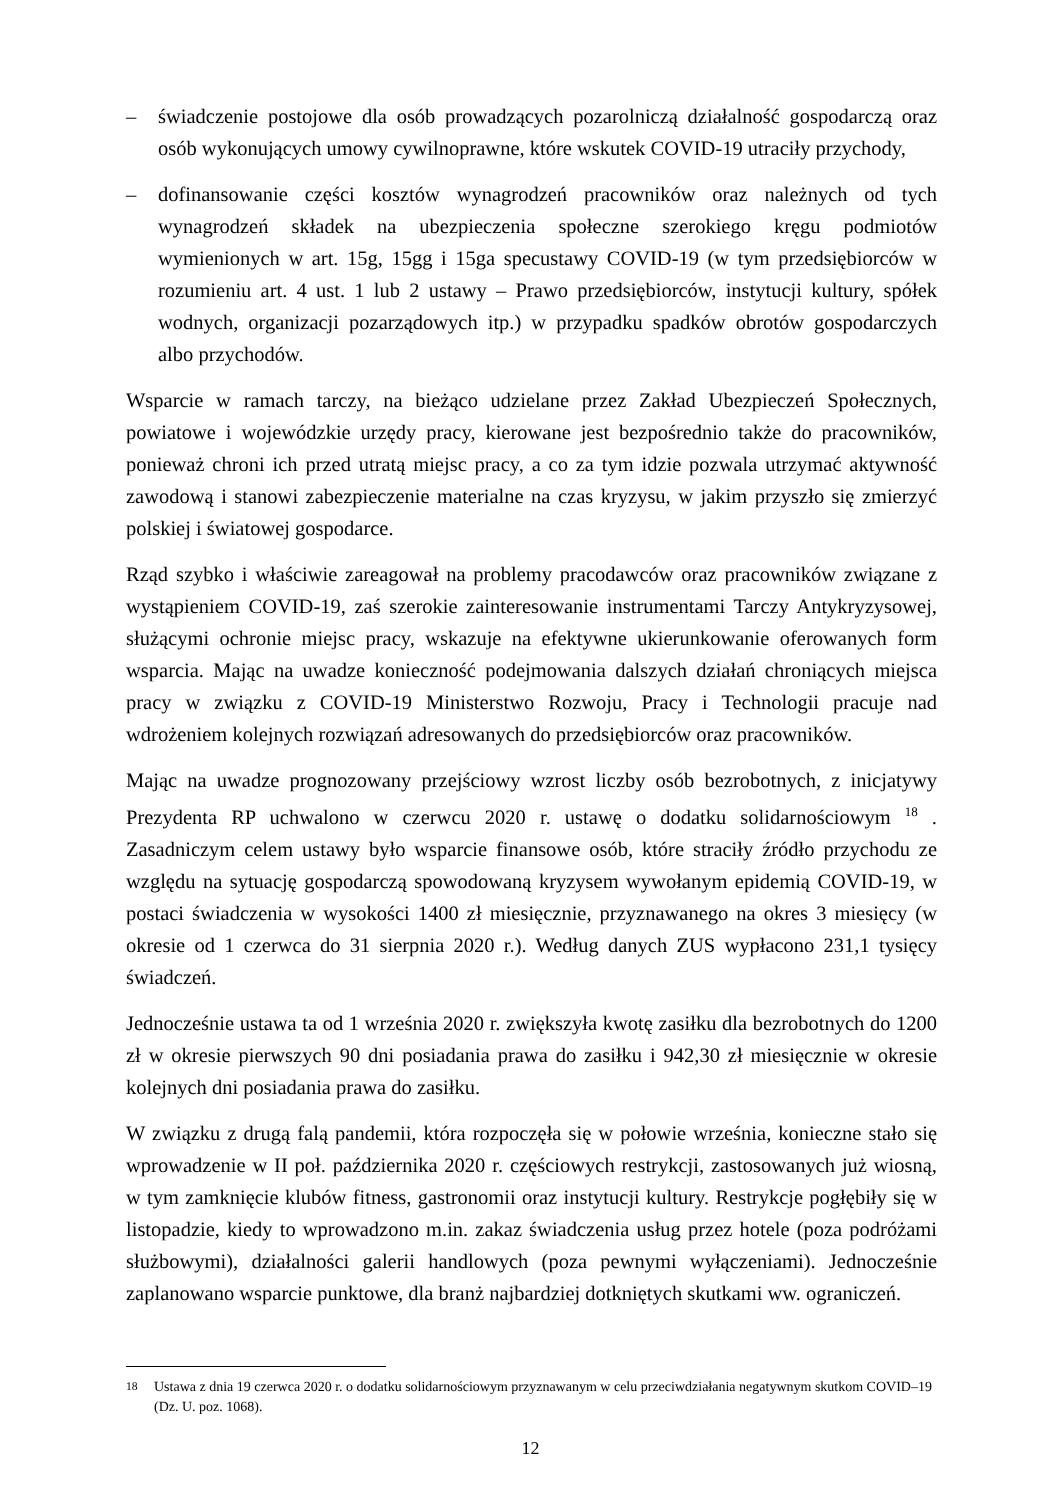– świadczenie postojowe dla osób prowadzących pozarolniczą działalność gospodarczą oraz osób wykonujących umowy cywilnoprawne, które wskutek COVID-19 utraciły przychody,
– dofinansowanie części kosztów wynagrodzeń pracowników oraz należnych od tych wynagrodzeń składek na ubezpieczenia społeczne szerokiego kręgu podmiotów wymienionych w art. 15g, 15gg i 15ga specustawy COVID-19 (w tym przedsiębiorców w rozumieniu art. 4 ust. 1 lub 2 ustawy – Prawo przedsiębiorców, instytucji kultury, spółek wodnych, organizacji pozarządowych itp.) w przypadku spadków obrotów gospodarczych albo przychodów.
Wsparcie w ramach tarczy, na bieżąco udzielane przez Zakład Ubezpieczeń Społecznych, powiatowe i wojewódzkie urzędy pracy, kierowane jest bezpośrednio także do pracowników, ponieważ chroni ich przed utratą miejsc pracy, a co za tym idzie pozwala utrzymać aktywność zawodową i stanowi zabezpieczenie materialne na czas kryzysu, w jakim przyszło się zmierzyć polskiej i światowej gospodarce.
Rząd szybko i właściwie zareagował na problemy pracodawców oraz pracowników związane z wystąpieniem COVID-19, zaś szerokie zainteresowanie instrumentami Tarczy Antykryzysowej, służącymi ochronie miejsc pracy, wskazuje na efektywne ukierunkowanie oferowanych form wsparcia. Mając na uwadze konieczność podejmowania dalszych działań chroniących miejsca pracy w związku z COVID-19 Ministerstwo Rozwoju, Pracy i Technologii pracuje nad wdrożeniem kolejnych rozwiązań adresowanych do przedsiębiorców oraz pracowników.
Mając na uwadze prognozowany przejściowy wzrost liczby osób bezrobotnych, z inicjatywy Prezydenta RP uchwalono w czerwcu 2020 r. ustawę o dodatku solidarnościowym <sup>18</sup> . Zasadniczym celem ustawy było wsparcie finansowe osób, które straciły źródło przychodu ze względu na sytuację gospodarczą spowodowaną kryzysem wywołanym epidemią COVID-19, w postaci świadczenia w wysokości 1400 zł miesięcznie, przyznawanego na okres 3 miesięcy (w okresie od 1 czerwca do 31 sierpnia 2020 r.). Według danych ZUS wypłacono 231,1 tysięcy świadczeń.
Jednocześnie ustawa ta od 1 września 2020 r. zwiększyła kwotę zasiłku dla bezrobotnych do 1200 zł w okresie pierwszych 90 dni posiadania prawa do zasiłku i 942,30 zł miesięcznie w okresie kolejnych dni posiadania prawa do zasiłku.
W związku z drugą falą pandemii, która rozpoczęła się w połowie września, konieczne stało się wprowadzenie w II poł. października 2020 r. częściowych restrykcji, zastosowanych już wiosną, w tym zamknięcie klubów fitness, gastronomii oraz instytucji kultury. Restrykcje pogłębiły się w listopadzie, kiedy to wprowadzono m.in. zakaz świadczenia usług przez hotele (poza podróżami służbowymi), działalności galerii handlowych (poza pewnymi wyłączeniami). Jednocześnie zaplanowano wsparcie punktowe, dla branż najbardziej dotkniętych skutkami ww. ograniczeń.
<sup>18</sup> Ustawa z dnia 19 czerwca 2020 r. o dodatku solidarnościowym przyznawanym w celu przeciwdziałania negatywnym skutkom COVID–19 (Dz. U. poz. 1068).
12